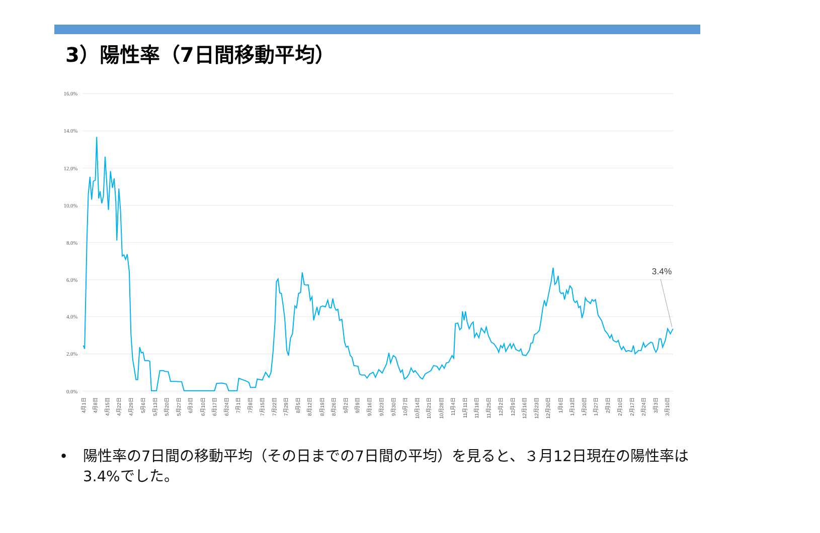3）陽性率（7日間移動平均）
16.0%
14.0%
12.0%
10.0%
8.0%
6.0%
4.0%
2.0%
0.0%
3.4%
4月1日
4月8日
4月15日
4月22日
4月29日
5月6日
5月13日
5月20日
5月27日
6月3日
6月10日
6月17日
6月24日
7月1日
7月8日
7月15日
7月22日
7月29日
8月5日
8月12日
8月19日
8月26日
9月2日
9月9日
9月16日
9月23日
9月30日
10月7日
10月14日
10月21日
10月28日
11月4日
11月11日
11月18日
11月25日
12月2日
12月9日
12月16日
12月23日
12月30日
1月6日
1月13日
1月20日
1月27日
2月3日
2月10日
2月17日
2月24日
3月3日
3月10日
• 陽性率の7日間の移動平均（その日までの7日間の平均）を見ると、３月12日現在の陽性率は3.4%でした。